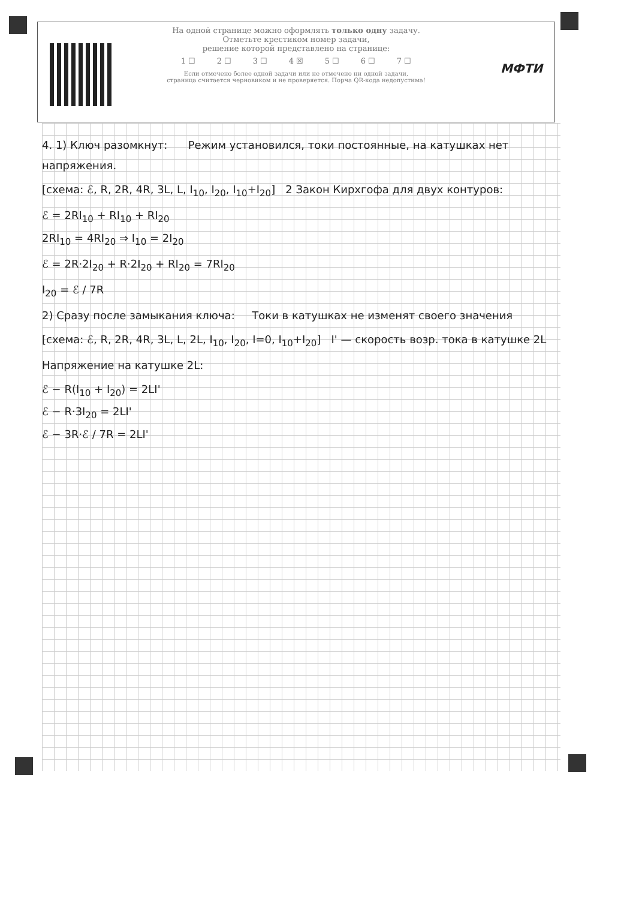На одной странице можно оформлять только одну задачу.
Отметьте крестиком номер задачи,
решение которой представлено на странице:
1 ☐ 2 ☐ 3 ☐ 4 ☒ 5 ☐ 6 ☐ 7 ☐
Если отмечено более одной задачи или не отмечено ни одной задачи,
страница считается черновиком и не проверяется. Порча QR-кода недопустима!
МФТИ
4. 1) Ключ разомкнут: Режим установился, токи постоянные, на катушках нет напряжения.
[схема: ℰ, R, 2R, 4R, 3L, L, I<sub>10</sub>, I<sub>20</sub>, I<sub>10</sub>+I<sub>20</sub>] 2 Закон Кирхгофа для двух контуров:
ℰ = 2RI<sub>10</sub> + RI<sub>10</sub> + RI<sub>20</sub>
2RI<sub>10</sub> = 4RI<sub>20</sub> ⇒ I<sub>10</sub> = 2I<sub>20</sub>
ℰ = 2R·2I<sub>20</sub> + R·2I<sub>20</sub> + RI<sub>20</sub> = 7RI<sub>20</sub>
I<sub>20</sub> = ℰ / 7R
2) Сразу после замыкания ключа: Токи в катушках не изменят своего значения
[схема: ℰ, R, 2R, 4R, 3L, L, 2L, I<sub>10</sub>, I<sub>20</sub>, I=0, I<sub>10</sub>+I<sub>20</sub>] I' — скорость возр. тока в катушке 2L
Напряжение на катушке 2L:
ℰ − R(I<sub>10</sub> + I<sub>20</sub>) = 2LI'
ℰ − R·3I<sub>20</sub> = 2LI'
ℰ − 3R·ℰ / 7R = 2LI'